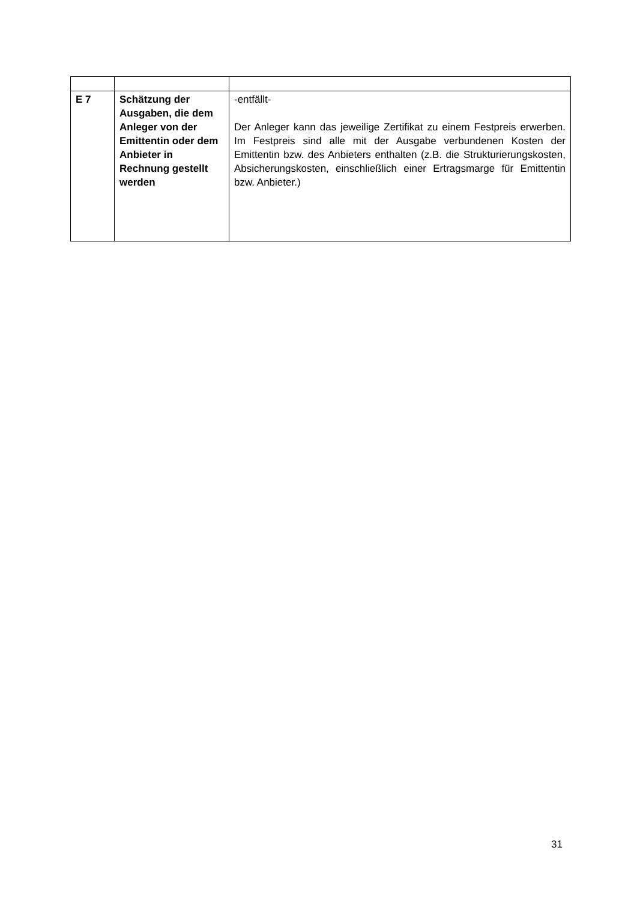| E 7 | Schätzung der Ausgaben, die dem Anleger von der Emittentin oder dem Anbieter in Rechnung gestellt werden | -entfällt- Der Anleger kann das jeweilige Zertifikat zu einem Festpreis erwerben. Im Festpreis sind alle mit der Ausgabe verbundenen Kosten der Emittentin bzw. des Anbieters enthalten (z.B. die Strukturierungskosten, Absicherungskosten, einschließlich einer Ertragsmarge für Emittentin bzw. Anbieter.) |
31